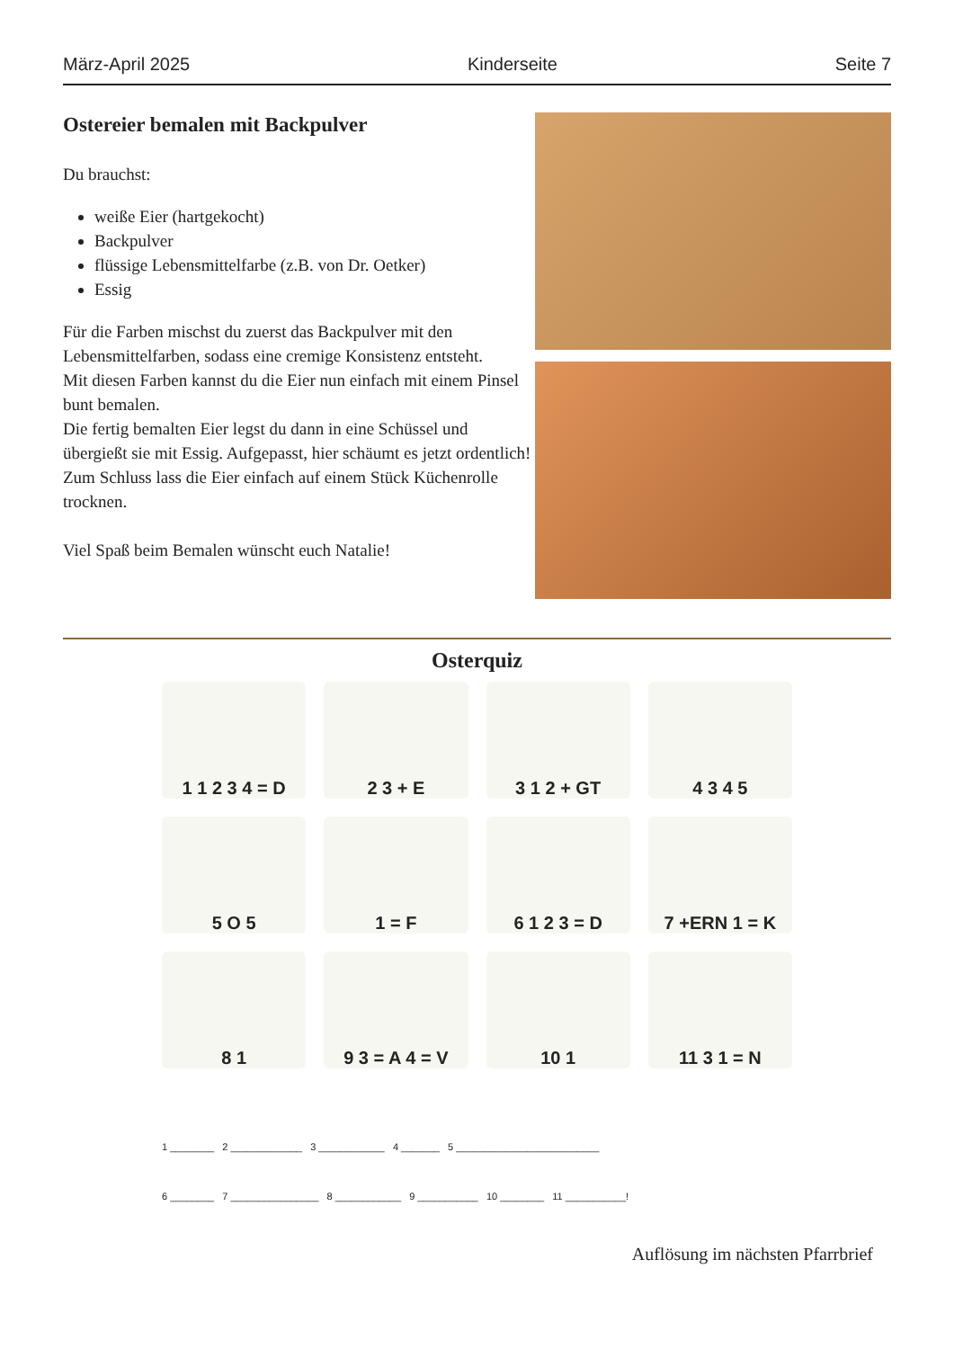März-April 2025 Kinderseite Seite 7
Ostereier bemalen mit Backpulver
Du brauchst:
weiße Eier (hartgekocht)
Backpulver
flüssige Lebensmittelfarbe (z.B. von Dr. Oetker)
Essig
Für die Farben mischst du zuerst das Backpulver mit den Lebensmittelfarben, sodass eine cremige Konsistenz entsteht.
Mit diesen Farben kannst du die Eier nun einfach mit einem Pinsel bunt bemalen.
Die fertig bemalten Eier legst du dann in eine Schüssel und übergießt sie mit Essig. Aufgepasst, hier schäumt es jetzt ordentlich!
Zum Schluss lass die Eier einfach auf einem Stück Küchenrolle trocknen.
Viel Spaß beim Bemalen wünscht euch Natalie!
Osterquiz
1 1 2 3 4 = D
2 3 + E
3 1 2 + GT
4 3 4 5
5 O 5
1 = F
6 1 2 3 = D
7 +ERN 1 = K
8 1
9 3 = A 4 = V
10 1
11 3 1 = N
1 ________ 2 _____________ 3 ____________ 4 _______ 5 __________________________
6 ________ 7 ________________ 8 ____________ 9 ___________ 10 ________ 11 ___________!
Auflösung im nächsten Pfarrbrief